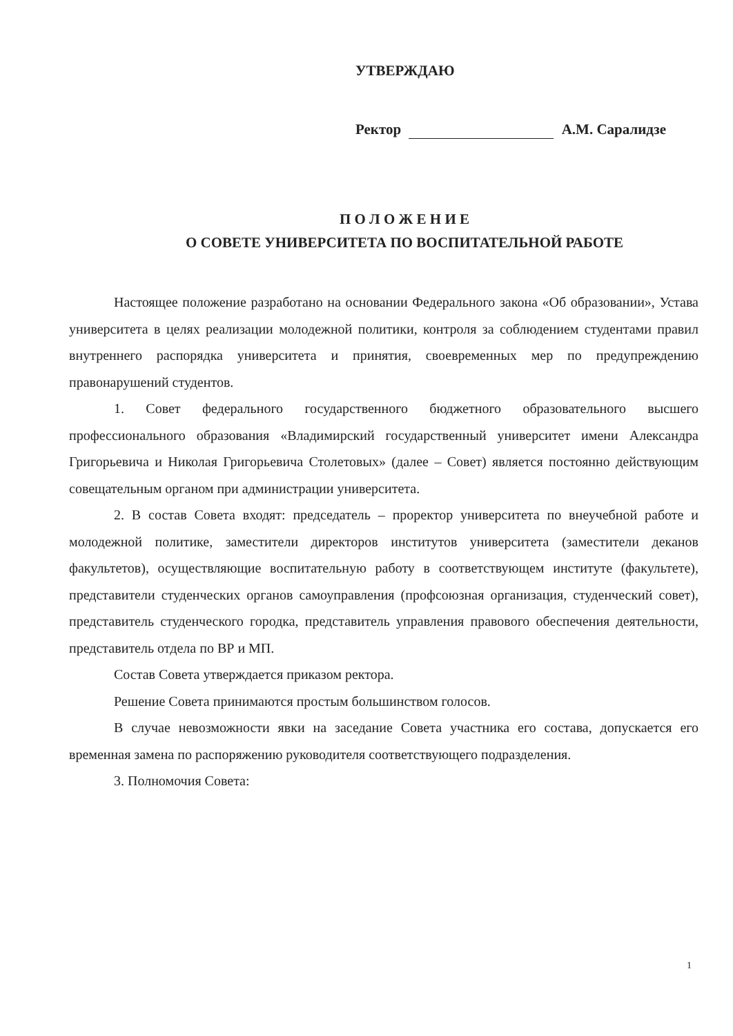УТВЕРЖДАЮ
Ректор А.М. Саралидзе
П О Л О Ж Е Н И Е
О СОВЕТЕ УНИВЕРСИТЕТА ПО ВОСПИТАТЕЛЬНОЙ РАБОТЕ
Настоящее положение разработано на основании Федерального закона «Об образовании», Устава университета в целях реализации молодежной политики, контроля за соблюдением студентами правил внутреннего распорядка университета и принятия, своевременных мер по предупреждению правонарушений студентов.
1. Совет федерального государственного бюджетного образовательного высшего профессионального образования «Владимирский государственный университет имени Александра Григорьевича и Николая Григорьевича Столетовых» (далее – Совет) является постоянно действующим совещательным органом при администрации университета.
2. В состав Совета входят: председатель – проректор университета по внеучебной работе и молодежной политике, заместители директоров институтов университета (заместители деканов факультетов), осуществляющие воспитательную работу в соответствующем институте (факультете), представители студенческих органов самоуправления (профсоюзная организация, студенческий совет), представитель студенческого городка, представитель управления правового обеспечения деятельности, представитель отдела по ВР и МП.
Состав Совета утверждается приказом ректора.
Решение Совета принимаются простым большинством голосов.
В случае невозможности явки на заседание Совета участника его состава, допускается его временная замена по распоряжению руководителя соответствующего подразделения.
3. Полномочия Совета:
1